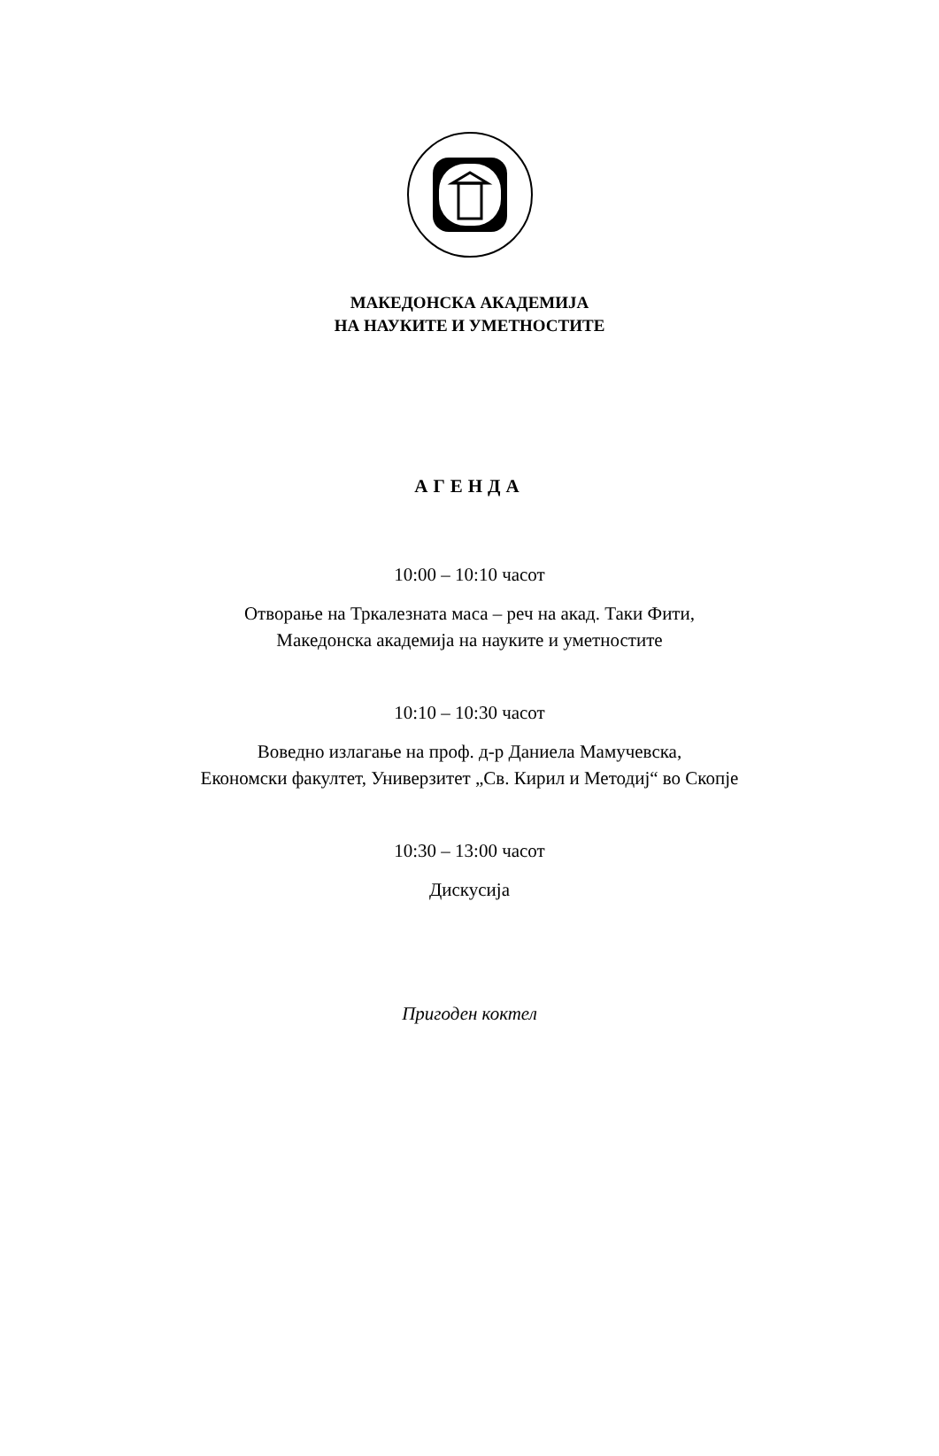МАКЕДОНСКА АКАДЕМИЈА
НА НАУКИТЕ И УМЕТНОСТИТЕ
АГЕНДА
10:00 – 10:10 часот
Отворање на Тркалезната маса – реч на акад. Таки Фити,
Македонска академија на науките и уметностите
10:10 – 10:30 часот
Воведно излагање на проф. д-р Даниела Мамучевска,
Економски факултет, Универзитет „Св. Кирил и Методиј“ во Скопје
10:30 – 13:00 часот
Дискусија
Пригоден коктел